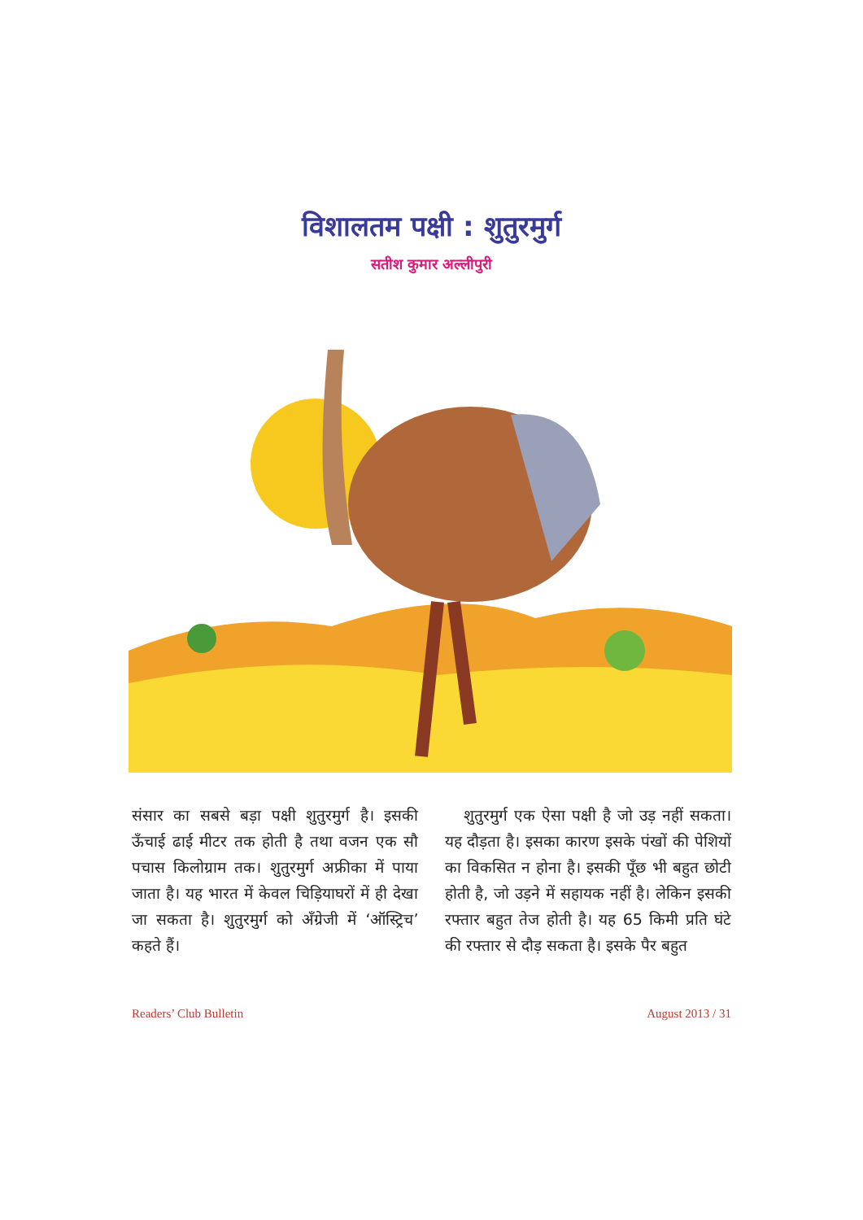विशालतम पक्षी : शुतुरमुर्ग
सतीश कुमार अल्लीपुरी
संसार का सबसे बड़ा पक्षी शुतुरमुर्ग है। इसकी ऊँचाई ढाई मीटर तक होती है तथा वजन एक सौ पचास किलोग्राम तक। शुतुरमुर्ग अफ्रीका में पाया जाता है। यह भारत में केवल चिड़ियाघरों में ही देखा जा सकता है। शुतुरमुर्ग को अँग्रेजी में ‘ऑस्ट्रिच’ कहते हैं।
शुतुरमुर्ग एक ऐसा पक्षी है जो उड़ नहीं सकता। यह दौड़ता है। इसका कारण इसके पंखों की पेशियों का विकसित न होना है। इसकी पूँछ भी बहुत छोटी होती है, जो उड़ने में सहायक नहीं है। लेकिन इसकी रफ्तार बहुत तेज होती है। यह 65 किमी प्रति घंटे की रफ्तार से दौड़ सकता है। इसके पैर बहुत
Readers’ Club Bulletin August 2013 / 31